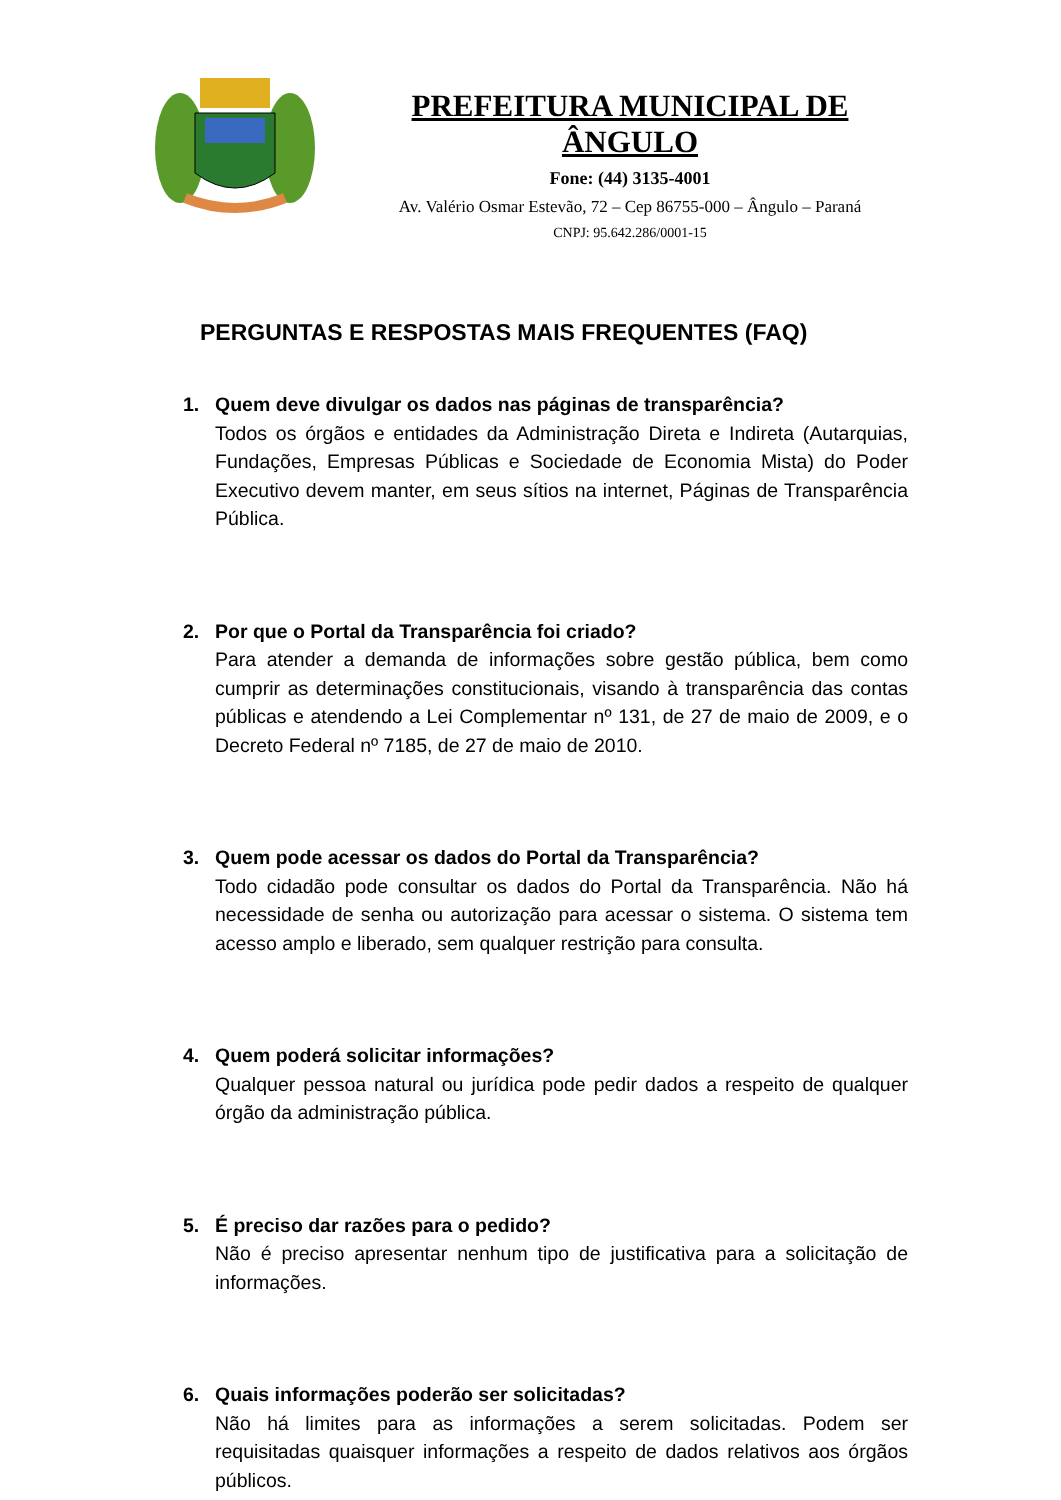PREFEITURA MUNICIPAL DE ÂNGULO
Fone: (44) 3135-4001
Av. Valério Osmar Estevão, 72 – Cep 86755-000 – Ângulo – Paraná
CNPJ: 95.642.286/0001-15
PERGUNTAS E RESPOSTAS MAIS FREQUENTES (FAQ)
1. Quem deve divulgar os dados nas páginas de transparência?
Todos os órgãos e entidades da Administração Direta e Indireta (Autarquias, Fundações, Empresas Públicas e Sociedade de Economia Mista) do Poder Executivo devem manter, em seus sítios na internet, Páginas de Transparência Pública.
2. Por que o Portal da Transparência foi criado?
Para atender a demanda de informações sobre gestão pública, bem como cumprir as determinações constitucionais, visando à transparência das contas públicas e atendendo a Lei Complementar nº 131, de 27 de maio de 2009, e o Decreto Federal nº 7185, de 27 de maio de 2010.
3. Quem pode acessar os dados do Portal da Transparência?
Todo cidadão pode consultar os dados do Portal da Transparência. Não há necessidade de senha ou autorização para acessar o sistema. O sistema tem acesso amplo e liberado, sem qualquer restrição para consulta.
4. Quem poderá solicitar informações?
Qualquer pessoa natural ou jurídica pode pedir dados a respeito de qualquer órgão da administração pública.
5. É preciso dar razões para o pedido?
Não é preciso apresentar nenhum tipo de justificativa para a solicitação de informações.
6. Quais informações poderão ser solicitadas?
Não há limites para as informações a serem solicitadas. Podem ser requisitadas quaisquer informações a respeito de dados relativos aos órgãos públicos.